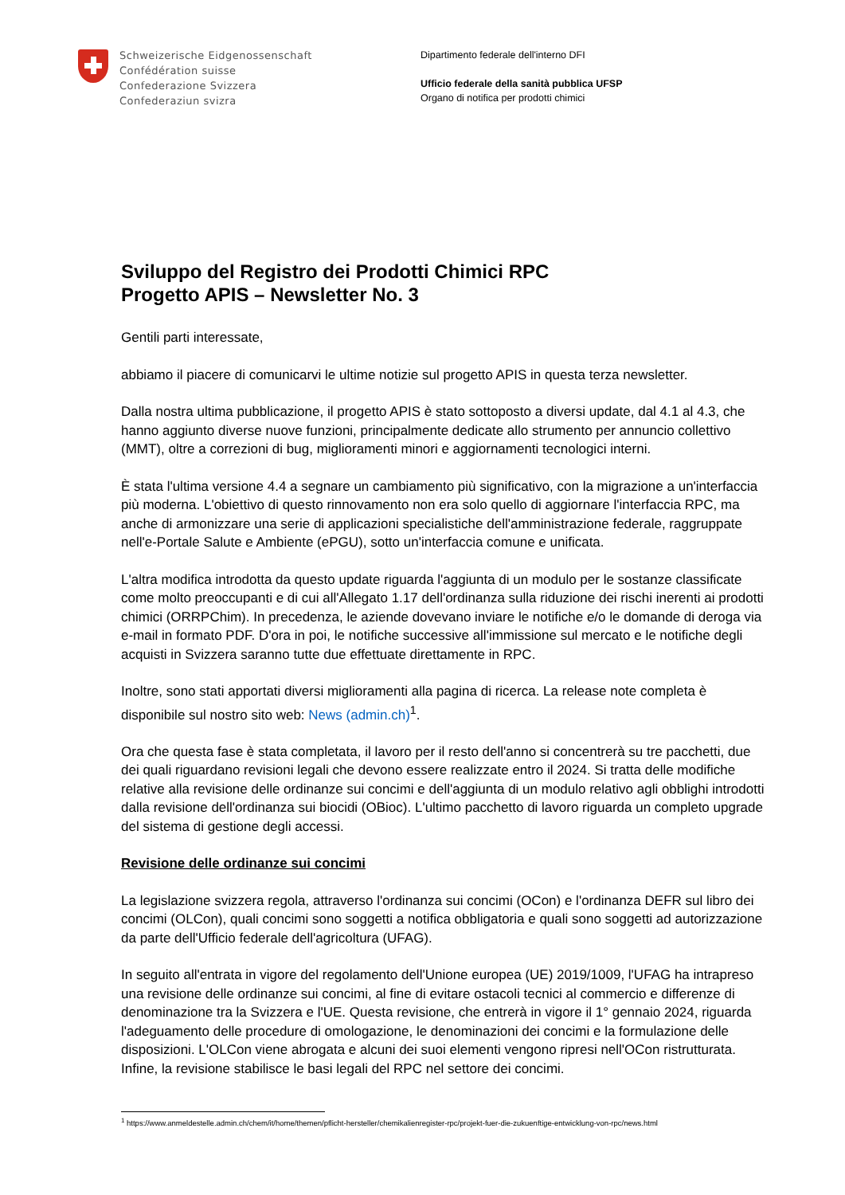Schweizerische Eidgenossenschaft
Confédération suisse
Confederazione Svizzera
Confederaziun svizra
Dipartimento federale dell'interno DFI
Ufficio federale della sanità pubblica UFSP
Organo di notifica per prodotti chimici
Sviluppo del Registro dei Prodotti Chimici RPC
Progetto APIS – Newsletter No. 3
Gentili parti interessate,
abbiamo il piacere di comunicarvi le ultime notizie sul progetto APIS in questa terza newsletter.
Dalla nostra ultima pubblicazione, il progetto APIS è stato sottoposto a diversi update, dal 4.1 al 4.3, che hanno aggiunto diverse nuove funzioni, principalmente dedicate allo strumento per annuncio collettivo (MMT), oltre a correzioni di bug, miglioramenti minori e aggiornamenti tecnologici interni.
È stata l'ultima versione 4.4 a segnare un cambiamento più significativo, con la migrazione a un'interfaccia più moderna. L'obiettivo di questo rinnovamento non era solo quello di aggiornare l'interfaccia RPC, ma anche di armonizzare una serie di applicazioni specialistiche dell'amministrazione federale, raggruppate nell'e-Portale Salute e Ambiente (ePGU), sotto un'interfaccia comune e unificata.
L'altra modifica introdotta da questo update riguarda l'aggiunta di un modulo per le sostanze classificate come molto preoccupanti e di cui all'Allegato 1.17 dell'ordinanza sulla riduzione dei rischi inerenti ai prodotti chimici (ORRPChim). In precedenza, le aziende dovevano inviare le notifiche e/o le domande di deroga via e-mail in formato PDF. D'ora in poi, le notifiche successive all'immissione sul mercato e le notifiche degli acquisti in Svizzera saranno tutte due effettuate direttamente in RPC.
Inoltre, sono stati apportati diversi miglioramenti alla pagina di ricerca. La release note completa è disponibile sul nostro sito web: News (admin.ch)<sup>1</sup>.
Ora che questa fase è stata completata, il lavoro per il resto dell'anno si concentrerà su tre pacchetti, due dei quali riguardano revisioni legali che devono essere realizzate entro il 2024. Si tratta delle modifiche relative alla revisione delle ordinanze sui concimi e dell'aggiunta di un modulo relativo agli obblighi introdotti dalla revisione dell'ordinanza sui biocidi (OBioc). L'ultimo pacchetto di lavoro riguarda un completo upgrade del sistema di gestione degli accessi.
Revisione delle ordinanze sui concimi
La legislazione svizzera regola, attraverso l'ordinanza sui concimi (OCon) e l'ordinanza DEFR sul libro dei concimi (OLCon), quali concimi sono soggetti a notifica obbligatoria e quali sono soggetti ad autorizzazione da parte dell'Ufficio federale dell'agricoltura (UFAG).
In seguito all'entrata in vigore del regolamento dell'Unione europea (UE) 2019/1009, l'UFAG ha intrapreso una revisione delle ordinanze sui concimi, al fine di evitare ostacoli tecnici al commercio e differenze di denominazione tra la Svizzera e l'UE. Questa revisione, che entrerà in vigore il 1° gennaio 2024, riguarda l'adeguamento delle procedure di omologazione, le denominazioni dei concimi e la formulazione delle disposizioni. L'OLCon viene abrogata e alcuni dei suoi elementi vengono ripresi nell'OCon ristrutturata. Infine, la revisione stabilisce le basi legali del RPC nel settore dei concimi.
<sup>1</sup> https://www.anmeldestelle.admin.ch/chem/it/home/themen/pflicht-hersteller/chemikalienregister-rpc/projekt-fuer-die-zukuenftige-entwicklung-von-rpc/news.html